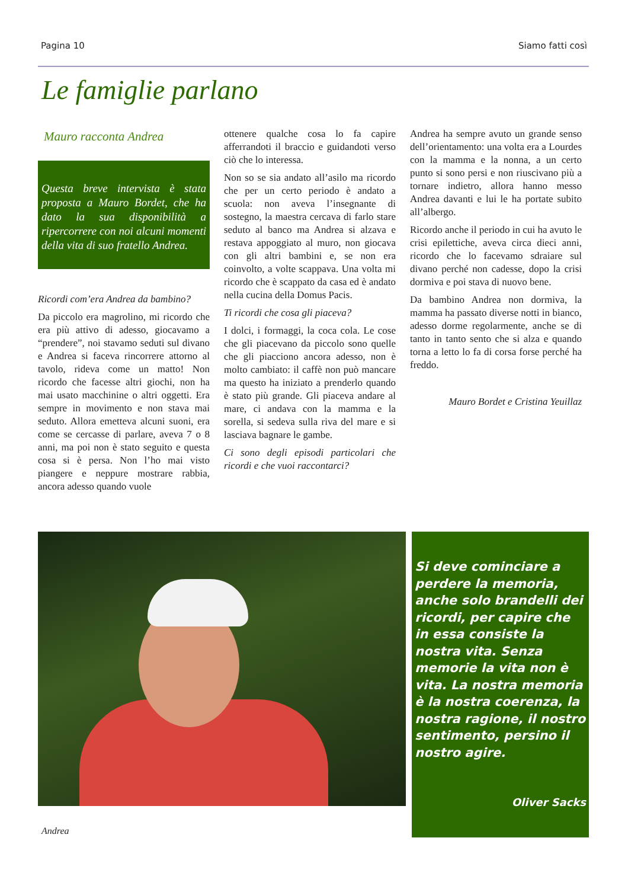Pagina 10 Siamo fatti così
Le famiglie parlano
Mauro racconta Andrea
Questa breve intervista è stata proposta a Mauro Bordet, che ha dato la sua disponibilità a ripercorrere con noi alcuni momenti della vita di suo fratello Andrea.
Ricordi com’era Andrea da bambino?
Da piccolo era magrolino, mi ricordo che era più attivo di adesso, giocavamo a “prendere”, noi stavamo seduti sul divano e Andrea si faceva rincorrere attorno al tavolo, rideva come un matto! Non ricordo che facesse altri giochi, non ha mai usato macchinine o altri oggetti. Era sempre in movimento e non stava mai seduto. Allora emetteva alcuni suoni, era come se cercasse di parlare, aveva 7 o 8 anni, ma poi non è stato seguito e questa cosa si è persa. Non l’ho mai visto piangere e neppure mostrare rabbia, ancora adesso quando vuole
ottenere qualche cosa lo fa capire afferrandoti il braccio e guidandoti verso ciò che lo interessa.
Non so se sia andato all’asilo ma ricordo che per un certo periodo è andato a scuola: non aveva l’insegnante di sostegno, la maestra cercava di farlo stare seduto al banco ma Andrea si alzava e restava appoggiato al muro, non giocava con gli altri bambini e, se non era coinvolto, a volte scappava. Una volta mi ricordo che è scappato da casa ed è andato nella cucina della Domus Pacis.
Ti ricordi che cosa gli piaceva?
I dolci, i formaggi, la coca cola. Le cose che gli piacevano da piccolo sono quelle che gli piacciono ancora adesso, non è molto cambiato: il caffè non può mancare ma questo ha iniziato a prenderlo quando è stato più grande. Gli piaceva andare al mare, ci andava con la mamma e la sorella, si sedeva sulla riva del mare e si lasciava bagnare le gambe.
Ci sono degli episodi particolari che ricordi e che vuoi raccontarci?
Andrea ha sempre avuto un grande senso dell’orientamento: una volta era a Lourdes con la mamma e la nonna, a un certo punto si sono persi e non riuscivano più a tornare indietro, allora hanno messo Andrea davanti e lui le ha portate subito all’albergo.
Ricordo anche il periodo in cui ha avuto le crisi epilettiche, aveva circa dieci anni, ricordo che lo facevamo sdraiare sul divano perché non cadesse, dopo la crisi dormiva e poi stava di nuovo bene.
Da bambino Andrea non dormiva, la mamma ha passato diverse notti in bianco, adesso dorme regolarmente, anche se di tanto in tanto sento che si alza e quando torna a letto lo fa di corsa forse perché ha freddo.
Mauro Bordet e Cristina Yeuillaz
Si deve cominciare a perdere la memoria, anche solo brandelli dei ricordi, per capire che in essa consiste la nostra vita. Senza memorie la vita non è vita. La nostra memoria è la nostra coerenza, la nostra ragione, il nostro sentimento, persino il nostro agire.
Oliver Sacks
Andrea